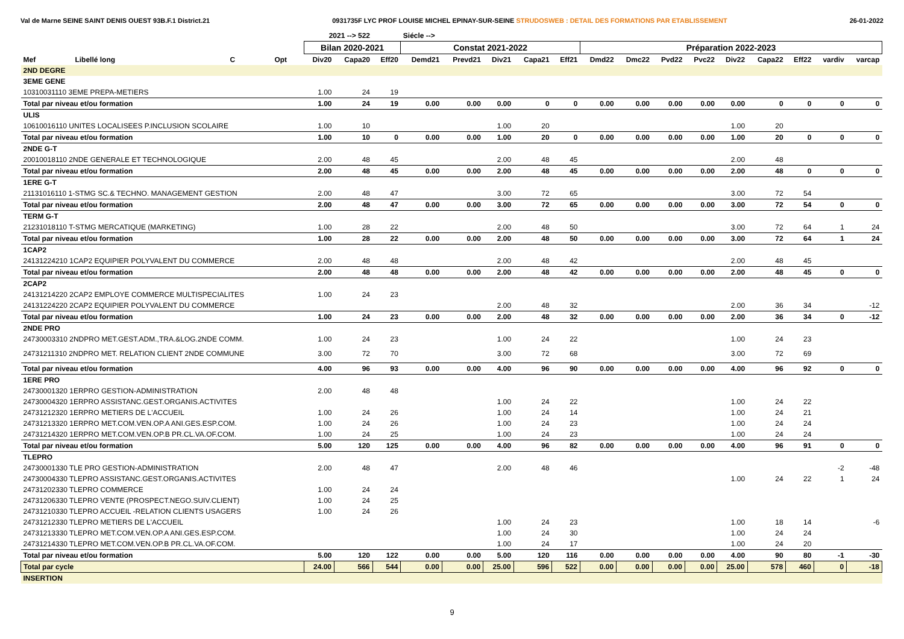Val de Marne SEINE SAINT DENIS OUEST 93B.F.1 District.21 0931735F LYC PROF LOUISE MICHEL EPINAY-SUR-SEINE STRUDOSWEB : DETAIL DES FORMATIONS PAR ETABLISSEMENT 26-01-2022
| | | | | | 2021 --> 522 | | | Siécle --> | | | | | | | | | | | | | |
| --- | --- | --- | --- | --- | --- | --- | --- | --- | --- | --- | --- | --- | --- | --- | --- | --- | --- | --- | --- | --- | --- |
| | | | | | Bilan 2020-2021 | | | Constat 2021-2022 | | | | | Préparation 2022-2023 | | | | | | | | |
| Mef | Libellé long | C | Opt | | Div20 | Capa20 | Eff20 | Demd21 | Prevd21 | Div21 | Capa21 | Eff21 | Dmd22 | Dmc22 | Pvd22 | Pvc22 | Div22 | Capa22 | Eff22 | vardiv | varcap |
| 2ND DEGRE | | | | | | | | | | | | | | | | | | | | | |
| 3EME GENE | | | | | | | | | | | | | | | | | | | | | |
| 10310031110 3EME PREPA-METIERS | | | | | 1.00 | 24 | 19 | | | | | | | | | | | | | | |
| Total par niveau et/ou formation | | | | | 1.00 | 24 | 19 | 0.00 | 0.00 | 0.00 | 0 | 0 | 0.00 | 0.00 | 0.00 | 0.00 | 0.00 | 0 | 0 | 0 | 0 |
| ULIS | | | | | | | | | | | | | | | | | | | | | |
| 10610016110 UNITES LOCALISEES P.INCLUSION SCOLAIRE | | | | | 1.00 | 10 | | | | 1.00 | 20 | | | | | | 1.00 | 20 | | | |
| Total par niveau et/ou formation | | | | | 1.00 | 10 | 0 | 0.00 | 0.00 | 1.00 | 20 | 0 | 0.00 | 0.00 | 0.00 | 0.00 | 1.00 | 20 | 0 | 0 | 0 |
| 2NDE G-T | | | | | | | | | | | | | | | | | | | | | |
| 20010018110 2NDE GENERALE ET TECHNOLOGIQUE | | | | | 2.00 | 48 | 45 | | | 2.00 | 48 | 45 | | | | | 2.00 | 48 | | | |
| Total par niveau et/ou formation | | | | | 2.00 | 48 | 45 | 0.00 | 0.00 | 2.00 | 48 | 45 | 0.00 | 0.00 | 0.00 | 0.00 | 2.00 | 48 | 0 | 0 | 0 |
| 1ERE G-T | | | | | | | | | | | | | | | | | | | | | |
| 21131016110 1-STMG SC.& TECHNO. MANAGEMENT GESTION | | | | | 2.00 | 48 | 47 | | | 3.00 | 72 | 65 | | | | | 3.00 | 72 | 54 | | |
| Total par niveau et/ou formation | | | | | 2.00 | 48 | 47 | 0.00 | 0.00 | 3.00 | 72 | 65 | 0.00 | 0.00 | 0.00 | 0.00 | 3.00 | 72 | 54 | 0 | 0 |
| TERM G-T | | | | | | | | | | | | | | | | | | | | | |
| 21231018110 T-STMG MERCATIQUE (MARKETING) | | | | | 1.00 | 28 | 22 | | | 2.00 | 48 | 50 | | | | | 3.00 | 72 | 64 | 1 | 24 |
| Total par niveau et/ou formation | | | | | 1.00 | 28 | 22 | 0.00 | 0.00 | 2.00 | 48 | 50 | 0.00 | 0.00 | 0.00 | 0.00 | 3.00 | 72 | 64 | 1 | 24 |
| 1CAP2 | | | | | | | | | | | | | | | | | | | | | |
| 24131224210 1CAP2 EQUIPIER POLYVALENT DU COMMERCE | | | | | 2.00 | 48 | 48 | | | 2.00 | 48 | 42 | | | | | 2.00 | 48 | 45 | | |
| Total par niveau et/ou formation | | | | | 2.00 | 48 | 48 | 0.00 | 0.00 | 2.00 | 48 | 42 | 0.00 | 0.00 | 0.00 | 0.00 | 2.00 | 48 | 45 | 0 | 0 |
| 2CAP2 | | | | | | | | | | | | | | | | | | | | | |
| 24131214220 2CAP2 EMPLOYE COMMERCE MULTISPECIALITES | | | | | 1.00 | 24 | 23 | | | | | | | | | | | | | | |
| 24131224220 2CAP2 EQUIPIER POLYVALENT DU COMMERCE | | | | | | | | | | 2.00 | 48 | 32 | | | | | 2.00 | 36 | 34 | | -12 |
| Total par niveau et/ou formation | | | | | 1.00 | 24 | 23 | 0.00 | 0.00 | 2.00 | 48 | 32 | 0.00 | 0.00 | 0.00 | 0.00 | 2.00 | 36 | 34 | 0 | -12 |
| 2NDE PRO | | | | | | | | | | | | | | | | | | | | | |
| 24730003310 2NDPRO MET.GEST.ADM.,TRA.&LOG.2NDE COMM. | | | | | 1.00 | 24 | 23 | | | 1.00 | 24 | 22 | | | | | 1.00 | 24 | 23 | | |
| 24731211310 2NDPRO MET. RELATION CLIENT 2NDE COMMUNE | | | | | 3.00 | 72 | 70 | | | 3.00 | 72 | 68 | | | | | 3.00 | 72 | 69 | | |
| Total par niveau et/ou formation | | | | | 4.00 | 96 | 93 | 0.00 | 0.00 | 4.00 | 96 | 90 | 0.00 | 0.00 | 0.00 | 0.00 | 4.00 | 96 | 92 | 0 | 0 |
| 1ERE PRO | | | | | | | | | | | | | | | | | | | | | |
| 24730001320 1ERPRO GESTION-ADMINISTRATION | | | | | 2.00 | 48 | 48 | | | | | | | | | | | | | | |
| 24730004320 1ERPRO ASSISTANC.GEST.ORGANIS.ACTIVITES | | | | | | | | | | 1.00 | 24 | 22 | | | | | 1.00 | 24 | 22 | | |
| 24731212320 1ERPRO METIERS DE L'ACCUEIL | | | | | 1.00 | 24 | 26 | | | 1.00 | 24 | 14 | | | | | 1.00 | 24 | 21 | | |
| 24731213320 1ERPRO MET.COM.VEN.OP.A ANI.GES.ESP.COM. | | | | | 1.00 | 24 | 26 | | | 1.00 | 24 | 23 | | | | | 1.00 | 24 | 24 | | |
| 24731214320 1ERPRO MET.COM.VEN.OP.B PR.CL.VA.OF.COM. | | | | | 1.00 | 24 | 25 | | | 1.00 | 24 | 23 | | | | | 1.00 | 24 | 24 | | |
| Total par niveau et/ou formation | | | | | 5.00 | 120 | 125 | 0.00 | 0.00 | 4.00 | 96 | 82 | 0.00 | 0.00 | 0.00 | 0.00 | 4.00 | 96 | 91 | 0 | 0 |
| TLEPRO | | | | | | | | | | | | | | | | | | | | | |
| 24730001330 TLE PRO GESTION-ADMINISTRATION | | | | | 2.00 | 48 | 47 | | | 2.00 | 48 | 46 | | | | | | | | -2 | -48 |
| 24730004330 TLEPRO ASSISTANC.GEST.ORGANIS.ACTIVITES | | | | | | | | | | | | | | | | | 1.00 | 24 | 22 | 1 | 24 |
| 24731202330 TLEPRO COMMERCE | | | | | 1.00 | 24 | 24 | | | | | | | | | | | | | | |
| 24731206330 TLEPRO VENTE (PROSPECT.NEGO.SUIV.CLIENT) | | | | | 1.00 | 24 | 25 | | | | | | | | | | | | | | |
| 24731210330 TLEPRO ACCUEIL -RELATION CLIENTS USAGERS | | | | | 1.00 | 24 | 26 | | | | | | | | | | | | | | |
| 24731212330 TLEPRO METIERS DE L'ACCUEIL | | | | | | | | | | 1.00 | 24 | 23 | | | | | 1.00 | 18 | 14 | | -6 |
| 24731213330 TLEPRO MET.COM.VEN.OP.A ANI.GES.ESP.COM. | | | | | | | | | | 1.00 | 24 | 30 | | | | | 1.00 | 24 | 24 | | |
| 24731214330 TLEPRO MET.COM.VEN.OP.B PR.CL.VA.OF.COM. | | | | | | | | | | 1.00 | 24 | 17 | | | | | 1.00 | 24 | 20 | | |
| Total par niveau et/ou formation | | | | | 5.00 | 120 | 122 | 0.00 | 0.00 | 5.00 | 120 | 116 | 0.00 | 0.00 | 0.00 | 0.00 | 4.00 | 90 | 80 | -1 | -30 |
| Total par cycle | | | | | 24.00 | 566 | 544 | 0.00 | 0.00 | 25.00 | 596 | 522 | 0.00 | 0.00 | 0.00 | 0.00 | 25.00 | 578 | 460 | 0 | -18 |
| INSERTION | | | | | | | | | | | | | | | | | | | | | |
9